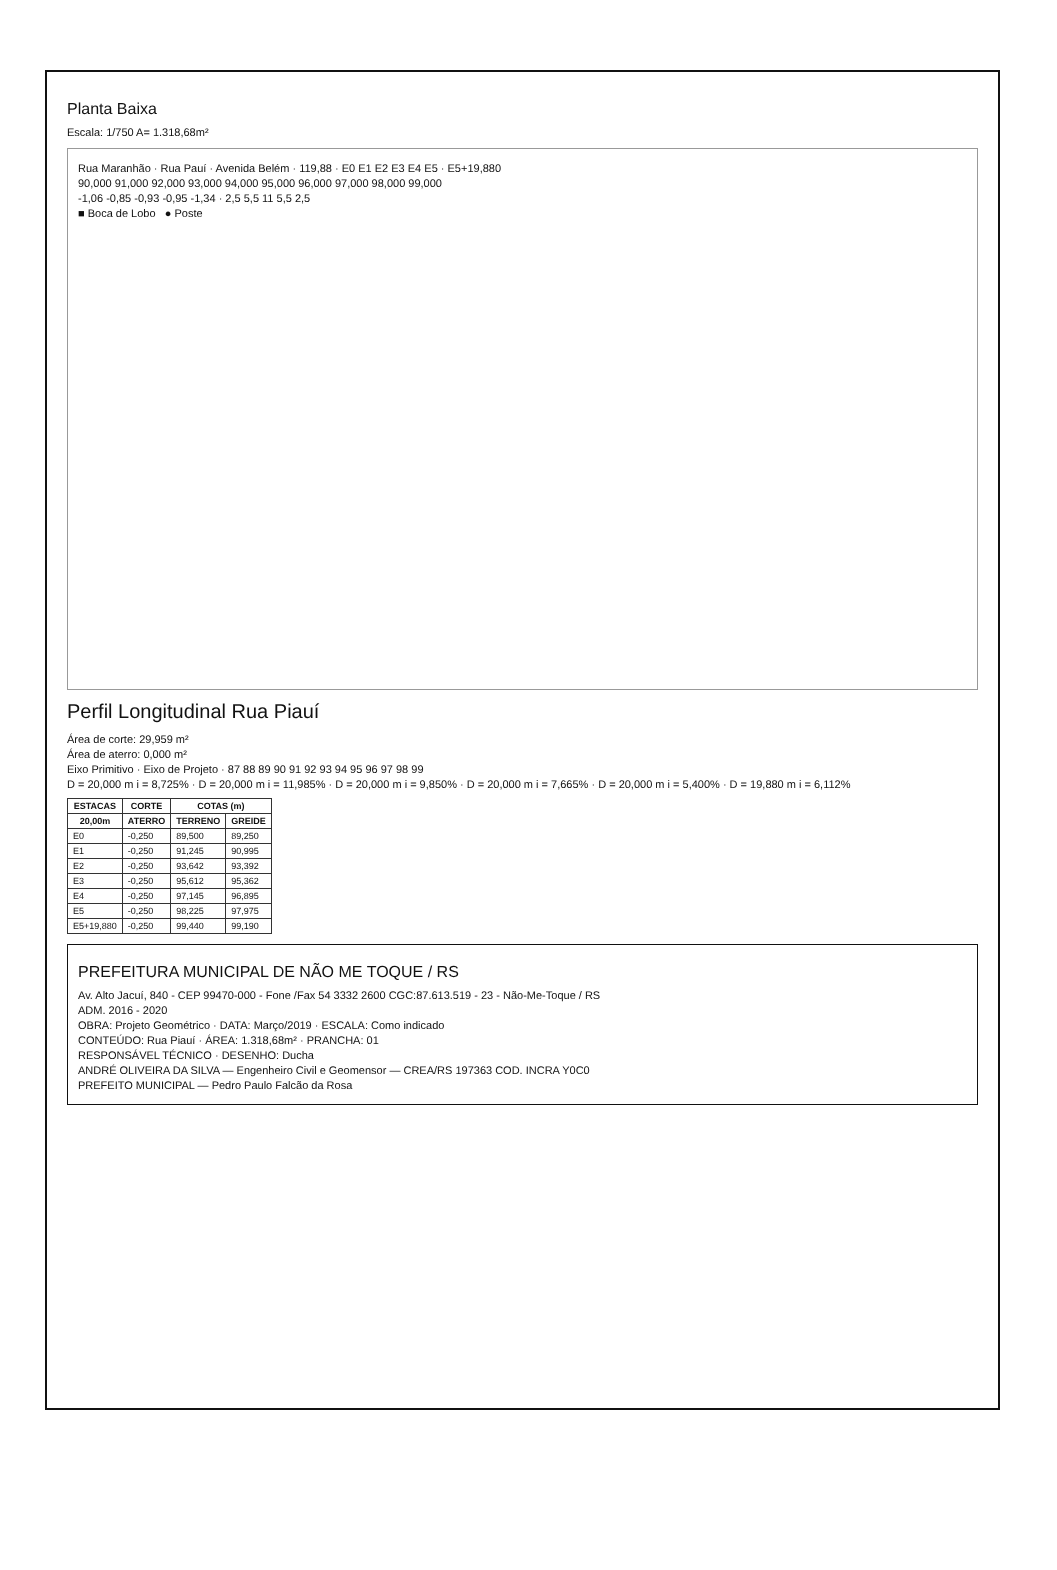Planta Baixa
Escala: 1/750 A= 1.318,68m²
Rua Maranhão · Rua Pauí · Avenida Belém · 119,88 · E0 E1 E2 E3 E4 E5 · E5+19,880
90,000 91,000 92,000 93,000 94,000 95,000 96,000 97,000 98,000 99,000
-1,06 -0,85 -0,93 -0,95 -1,34 · 2,5 5,5 11 5,5 2,5
■ Boca de Lobo ● Poste
Perfil Longitudinal Rua Piauí
Área de corte: 29,959 m²
Área de aterro: 0,000 m²
Eixo Primitivo · Eixo de Projeto · 87 88 89 90 91 92 93 94 95 96 97 98 99
D = 20,000 m i = 8,725% · D = 20,000 m i = 11,985% · D = 20,000 m i = 9,850% · D = 20,000 m i = 7,665% · D = 20,000 m i = 5,400% · D = 19,880 m i = 6,112%
| ESTACAS | CORTE | COTAS (m) | |
| --- | --- | --- | --- |
| 20,00m | ATERRO | TERRENO | GREIDE |
| E0 | -0,250 | 89,500 | 89,250 |
| E1 | -0,250 | 91,245 | 90,995 |
| E2 | -0,250 | 93,642 | 93,392 |
| E3 | -0,250 | 95,612 | 95,362 |
| E4 | -0,250 | 97,145 | 96,895 |
| E5 | -0,250 | 98,225 | 97,975 |
| E5+19,880 | -0,250 | 99,440 | 99,190 |
PREFEITURA MUNICIPAL DE NÃO ME TOQUE / RS
Av. Alto Jacuí, 840 - CEP 99470-000 - Fone /Fax 54 3332 2600 CGC:87.613.519 - 23 - Não-Me-Toque / RS
ADM. 2016 - 2020
OBRA: Projeto Geométrico · DATA: Março/2019 · ESCALA: Como indicado
CONTEÚDO: Rua Piauí · ÁREA: 1.318,68m² · PRANCHA: 01
RESPONSÁVEL TÉCNICO · DESENHO: Ducha
ANDRÉ OLIVEIRA DA SILVA — Engenheiro Civil e Geomensor — CREA/RS 197363 COD. INCRA Y0C0
PREFEITO MUNICIPAL — Pedro Paulo Falcão da Rosa